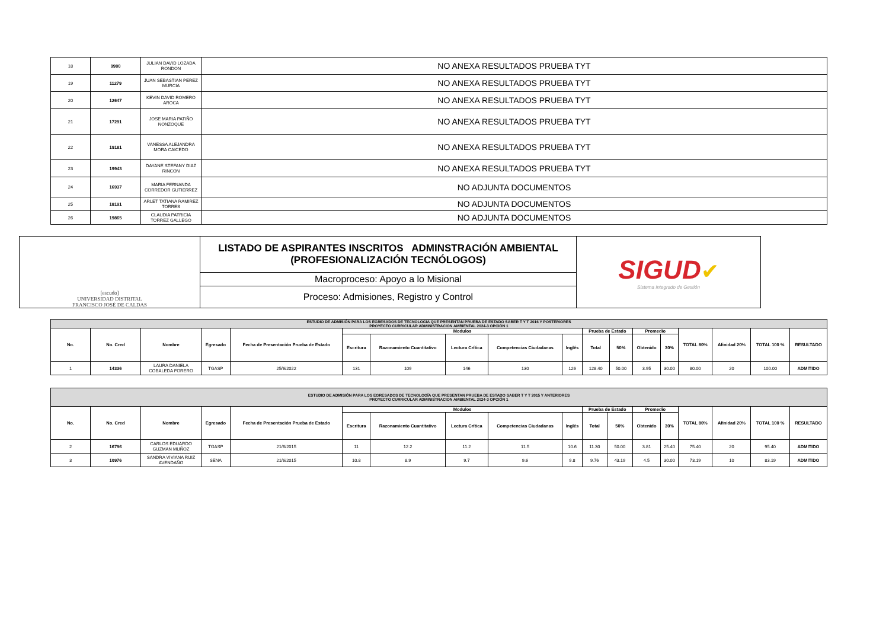| 18 | 9980 | JULIAN DAVID LOZADA RONDON | NO ANEXA RESULTADOS PRUEBA TYT |
| 19 | 11279 | JUAN SEBASTIAN PEREZ MURCIA | NO ANEXA RESULTADOS PRUEBA TYT |
| 20 | 12647 | KEVIN DAVID ROMERO AROCA | NO ANEXA RESULTADOS PRUEBA TYT |
| 21 | 17291 | JOSE MARIA PATIÑO NONZOQUE | NO ANEXA RESULTADOS PRUEBA TYT |
| 22 | 19181 | VANESSA ALEJANDRA MORA CAICEDO | NO ANEXA RESULTADOS PRUEBA TYT |
| 23 | 19943 | DAYANE STEFANY DIAZ RINCON | NO ANEXA RESULTADOS PRUEBA TYT |
| 24 | 16937 | MARIA FERNANDA CORREDOR GUTIERREZ | NO ADJUNTA DOCUMENTOS |
| 25 | 18191 | ARLET TATIANA RAMIREZ TORRES | NO ADJUNTA DOCUMENTOS |
| 26 | 19865 | CLAUDIA PATRICIA TORREZ GALLEGO | NO ADJUNTA DOCUMENTOS |
| [escudo] UNIVERSIDAD DISTRITAL FRANCISCO JOSÉ DE CALDAS | LISTADO DE ASPIRANTES INSCRITOS ADMINSTRACIÓN AMBIENTAL (PROFESIONALIZACIÓN TECNÓLOGOS) | SIGUD ✔ Sistema Integrado de Gestión |
| | Macroproceso: Apoyo a lo Misional | |
| | Proceso: Admisiones, Registro y Control | |
| ESTUDIO DE ADMISIÓN PARA LOS EGRESADOS DE TECNOLOGIA QUE PRESENTAN PRUEBA DE ESTADO SABER T Y T 2016 Y POSTERIORES PROYECTO CURRICULAR ADMINISTRACION AMBIENTAL 2024-3 OPCIÓN 1 | | | | | | | | | | | | | | | | | |
| No. | No. Cred | Nombre | Egresado | Fecha de Presentación Prueba de Estado | Modulos | | | | | Prueba de Estado | | Promedio | | TOTAL 80% | Afinidad 20% | TOTAL 100 % | RESULTADO |
| | | | | | Escritura | Razonamiento Cuantitativo | Lectura Crítica | Competencias Ciudadanas | Inglés | Total | 50% | Obtenido | 30% | | | | |
| 1 | 14336 | LAURA DANIELA COBALEDA FORERO | TGASP | 25/6/2022 | 131 | 109 | 146 | 130 | 126 | 128.40 | 50.00 | 3.95 | 30.00 | 80.00 | 20 | 100.00 | ADMITIDO |
| ESTUDIO DE ADMISIÓN PARA LOS EGRESADOS DE TECNOLOGÍA QUE PRESENTAN PRUEBA DE ESTADO SABER T Y T 2015 Y ANTERIORES PROYECTO CURRICULAR ADMINISTRACION AMBIENTAL 2024-3 OPCIÓN 1 | | | | | | | | | | | | | | | | | |
| No. | No. Cred | Nombre | Egresado | Fecha de Presentación Prueba de Estado | Modulos | | | | | Prueba de Estado | | Promedio | | TOTAL 80% | Afinidad 20% | TOTAL 100 % | RESULTADO |
| | | | | | Escritura | Razonamiento Cuantitativo | Lectura Crítica | Competencias Ciudadanas | Inglés | Total | 50% | Obtenido | 30% | | | | |
| 2 | 16796 | CARLOS EDUARDO GUZMAN MUÑOZ | TGASP | 21/6/2015 | 11 | 12.2 | 11.2 | 11.5 | 10.6 | 11.30 | 50.00 | 3.81 | 25.40 | 75.40 | 20 | 95.40 | ADMITIDO |
| 3 | 10976 | SANDRA VIVIANA RUIZ AVENDAÑO | SENA | 21/6/2015 | 10.8 | 8.9 | 9.7 | 9.6 | 9.8 | 9.76 | 43.19 | 4.5 | 30.00 | 73.19 | 10 | 83.19 | ADMITIDO |